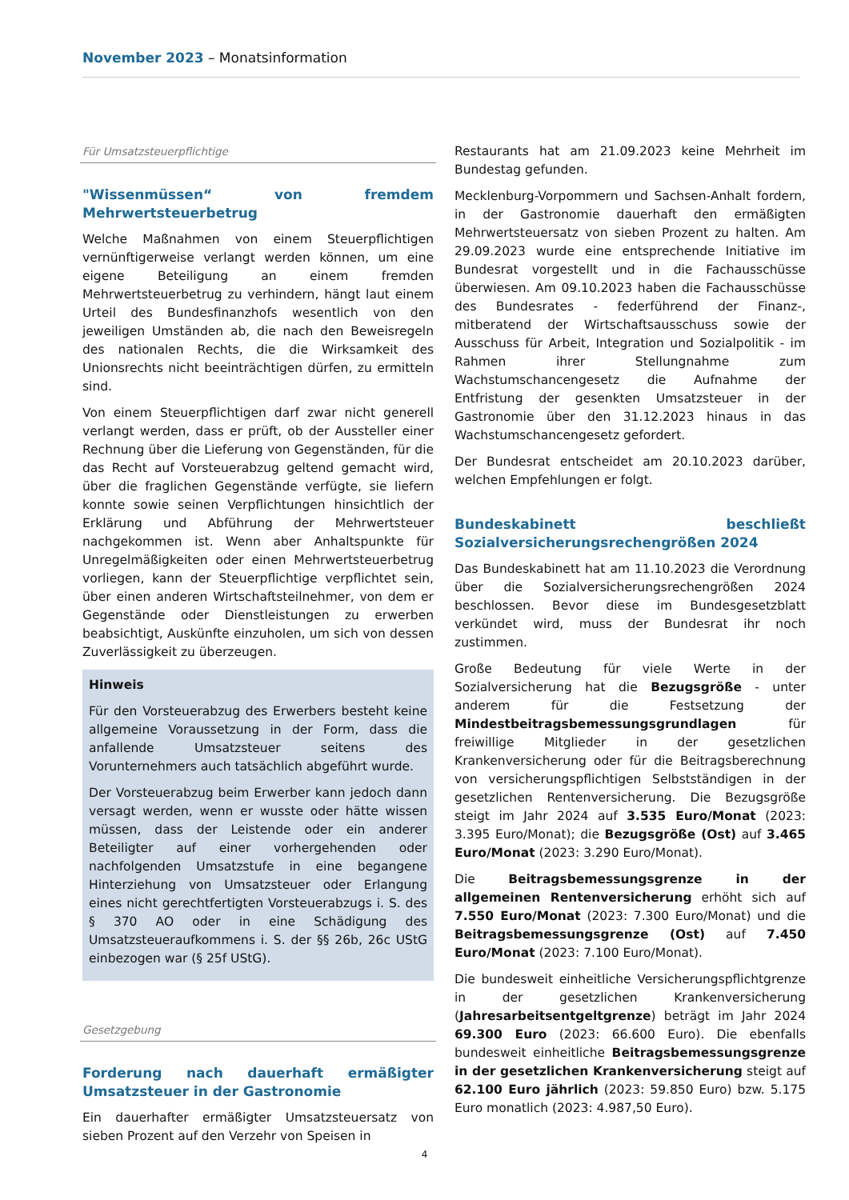November 2023 – Monatsinformation
Für Umsatzsteuerpflichtige
"Wissenmüssen“ von fremdem Mehrwertsteuer­betrug
Welche Maßnahmen von einem Steuerpflichtigen vernünftigerweise verlangt werden können, um eine eigene Beteiligung an einem fremden Mehrwertsteuerbetrug zu verhindern, hängt laut einem Urteil des Bundesfinanzhofs wesentlich von den jeweiligen Umständen ab, die nach den Beweisregeln des nationalen Rechts, die die Wirksamkeit des Unionsrechts nicht beeinträchtigen dürfen, zu ermitteln sind.
Von einem Steuerpflichtigen darf zwar nicht generell verlangt werden, dass er prüft, ob der Aussteller einer Rechnung über die Lieferung von Gegenständen, für die das Recht auf Vorsteuerabzug geltend gemacht wird, über die fraglichen Gegenstände verfügte, sie liefern konnte sowie seinen Verpflichtungen hinsichtlich der Erklärung und Abführung der Mehrwertsteuer nachgekommen ist. Wenn aber Anhaltspunkte für Unregelmäßigkeiten oder einen Mehrwertsteuerbetrug vorliegen, kann der Steuerpflichtige verpflichtet sein, über einen anderen Wirtschaftsteilnehmer, von dem er Gegenstände oder Dienstleistungen zu erwerben beabsichtigt, Auskünfte einzuholen, um sich von dessen Zuverlässigkeit zu überzeugen.
Hinweis
Für den Vorsteuerabzug des Erwerbers besteht keine allgemeine Voraussetzung in der Form, dass die anfallende Umsatzsteuer seitens des Vorunternehmers auch tatsächlich abgeführt wurde.
Der Vorsteuerabzug beim Erwerber kann jedoch dann versagt werden, wenn er wusste oder hätte wissen müssen, dass der Leistende oder ein anderer Beteiligter auf einer vorhergehenden oder nachfolgenden Umsatzstufe in eine begangene Hinterziehung von Umsatzsteuer oder Erlangung eines nicht gerechtfertigten Vorsteuerabzugs i. S. des § 370 AO oder in eine Schädigung des Umsatzsteueraufkommens i. S. der §§ 26b, 26c UStG einbezogen war (§ 25f UStG).
Gesetzgebung
Forderung nach dauerhaft ermäßigter Umsatz­steuer in der Gastronomie
Ein dauerhafter ermäßigter Umsatzsteuersatz von sieben Prozent auf den Verzehr von Speisen in
Restaurants hat am 21.09.2023 keine Mehrheit im Bundestag gefunden.
Mecklenburg-Vorpommern und Sachsen-Anhalt fordern, in der Gastronomie dauerhaft den ermäßigten Mehrwertsteuersatz von sieben Prozent zu halten. Am 29.09.2023 wurde eine entsprechende Initiative im Bundesrat vorgestellt und in die Fachausschüsse überwiesen. Am 09.10.2023 haben die Fachausschüsse des Bundesrates - federführend der Finanz-, mitberatend der Wirtschaftsausschuss sowie der Ausschuss für Arbeit, Integration und Sozialpolitik - im Rahmen ihrer Stellungnahme zum Wachstumschancengesetz die Aufnahme der Entfristung der gesenkten Umsatzsteuer in der Gastronomie über den 31.12.2023 hinaus in das Wachstumschancengesetz gefordert.
Der Bundesrat entscheidet am 20.10.2023 darüber, welchen Empfehlungen er folgt.
Bundeskabinett beschließt Sozialversicherungs­rechengrößen 2024
Das Bundeskabinett hat am 11.10.2023 die Verordnung über die Sozialversicherungsrechengrößen 2024 beschlossen. Bevor diese im Bundesgesetzblatt verkündet wird, muss der Bundesrat ihr noch zustimmen.
Große Bedeutung für viele Werte in der Sozialversicherung hat die Bezugsgröße - unter anderem für die Festsetzung der Mindestbeitragsbemessungsgrundlagen für freiwillige Mitglieder in der gesetzlichen Krankenversicherung oder für die Beitragsberechnung von versicherungspflichtigen Selbstständigen in der gesetzlichen Rentenversicherung. Die Bezugsgröße steigt im Jahr 2024 auf 3.535 Euro/Monat (2023: 3.395 Euro/Monat); die Bezugsgröße (Ost) auf 3.465 Euro/Monat (2023: 3.290 Euro/Monat).
Die Beitragsbemessungsgrenze in der allgemeinen Rentenversicherung erhöht sich auf 7.550 Euro/Monat (2023: 7.300 Euro/Monat) und die Beitragsbemessungsgrenze (Ost) auf 7.450 Euro/Monat (2023: 7.100 Euro/Monat).
Die bundesweit einheitliche Versicherungspflichtgrenze in der gesetzlichen Krankenversicherung (Jahresarbeitsentgeltgrenze) beträgt im Jahr 2024 69.300 Euro (2023: 66.600 Euro). Die ebenfalls bundesweit einheitliche Beitragsbemessungsgrenze in der gesetzlichen Krankenversicherung steigt auf 62.100 Euro jährlich (2023: 59.850 Euro) bzw. 5.175 Euro monatlich (2023: 4.987,50 Euro).
4